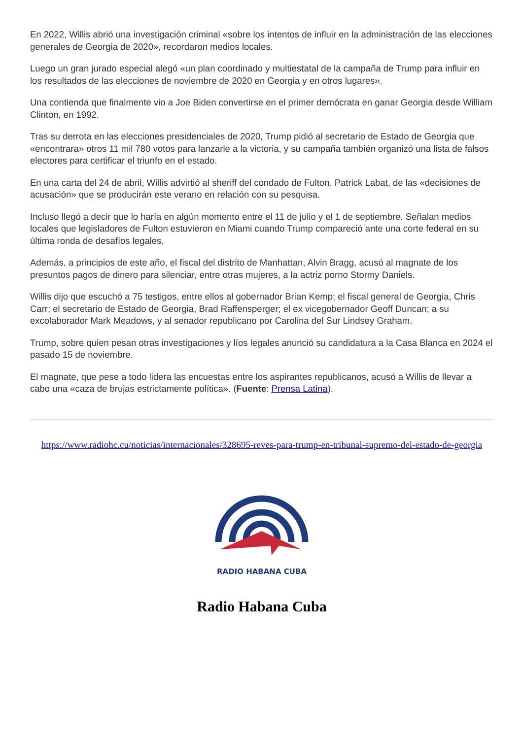En 2022, Willis abrió una investigación criminal «sobre los intentos de influir en la administración de las elecciones generales de Georgia de 2020», recordaron medios locales.
Luego un gran jurado especial alegó «un plan coordinado y multiestatal de la campaña de Trump para influir en los resultados de las elecciones de noviembre de 2020 en Georgia y en otros lugares».
Una contienda que finalmente vio a Joe Biden convertirse en el primer demócrata en ganar Georgia desde William Clinton, en 1992.
Tras su derrota en las elecciones presidenciales de 2020, Trump pidió al secretario de Estado de Georgia que «encontrara» otros 11 mil 780 votos para lanzarle a la victoria, y su campaña también organizó una lista de falsos electores para certificar el triunfo en el estado.
En una carta del 24 de abril, Willis advirtió al sheriff del condado de Fulton, Patrick Labat, de las «decisiones de acusación» que se producirán este verano en relación con su pesquisa.
Incluso llegó a decir que lo haría en algún momento entre el 11 de julio y el 1 de septiembre. Señalan medios locales que legisladores de Fulton estuvieron en Miami cuando Trump compareció ante una corte federal en su última ronda de desafíos legales.
Además, a principios de este año, el fiscal del distrito de Manhattan, Alvin Bragg, acusó al magnate de los presuntos pagos de dinero para silenciar, entre otras mujeres, a la actriz porno Stormy Daniels.
Willis dijo que escuchó a 75 testigos, entre ellos al gobernador Brian Kemp; el fiscal general de Georgia, Chris Carr; el secretario de Estado de Georgia, Brad Raffensperger; el ex vicegobernador Geoff Duncan; a su excolaborador Mark Meadows, y al senador republicano por Carolina del Sur Lindsey Graham.
Trump, sobre quien pesan otras investigaciones y líos legales anunció su candidatura a la Casa Blanca en 2024 el pasado 15 de noviembre.
El magnate, que pese a todo lidera las encuestas entre los aspirantes republicanos, acusó a Willis de llevar a cabo una «caza de brujas estrictamente política». (Fuente: Prensa Latina).
https://www.radiohc.cu/noticias/internacionales/328695-reves-para-trump-en-tribunal-supremo-del-estado-de-georgia
RADIO HABANA CUBA
Radio Habana Cuba